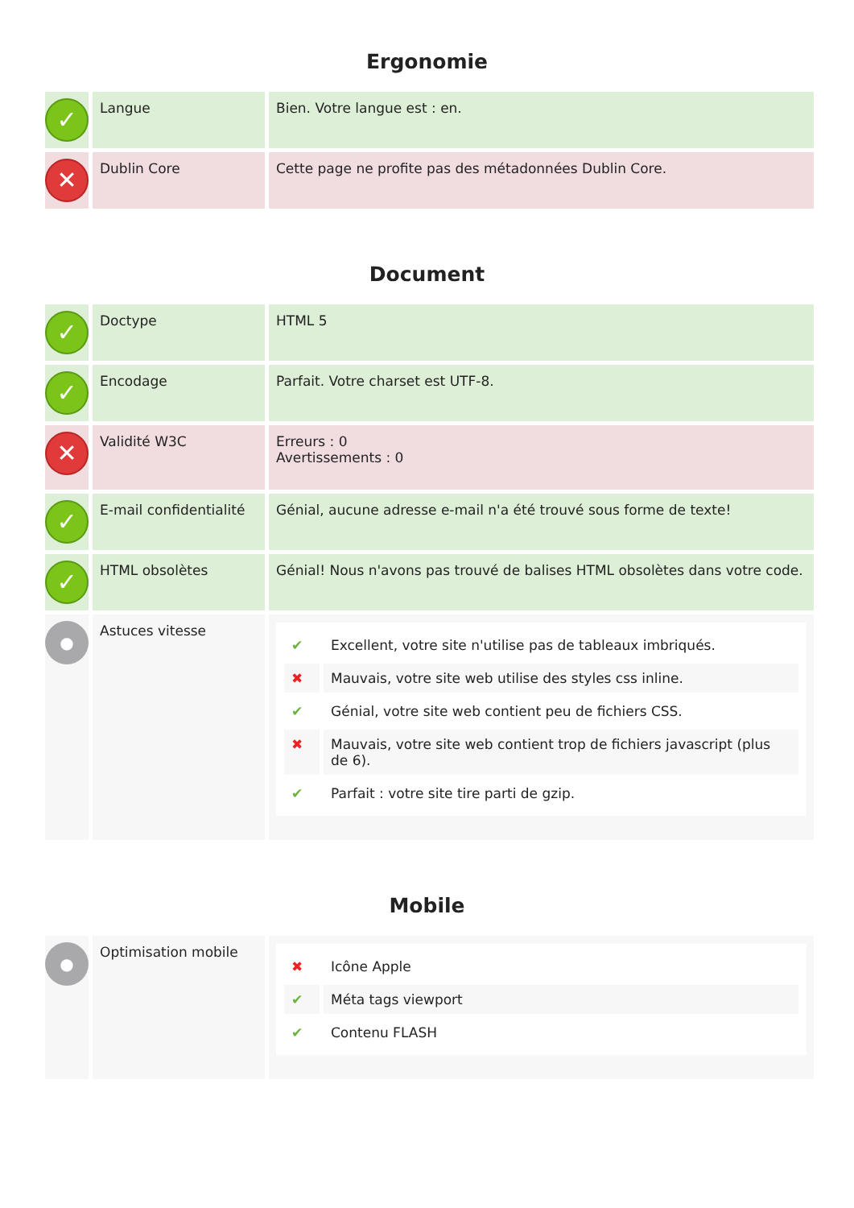Ergonomie
| ✓ | Langue | Bien. Votre langue est : en. |
| ✕ | Dublin Core | Cette page ne profite pas des métadonnées Dublin Core. |
Document
| ✓ | Doctype | HTML 5 |
| ✓ | Encodage | Parfait. Votre charset est UTF-8. |
| ✕ | Validité W3C | Erreurs : 0 Avertissements : 0 |
| ✓ | E-mail confidentialité | Génial, aucune adresse e-mail n'a été trouvé sous forme de texte! |
| ✓ | HTML obsolètes | Génial! Nous n'avons pas trouvé de balises HTML obsolètes dans votre code. |
| ● | Astuces vitesse | / ✔ / Excellent, votre site n'utilise pas de tableaux imbriqués. / / ✖ / Mauvais, votre site web utilise des styles css inline. / / ✔ / Génial, votre site web contient peu de fichiers CSS. / / ✖ / Mauvais, votre site web contient trop de fichiers javascript (plus de 6). / / ✔ / Parfait : votre site tire parti de gzip. / |
Mobile
| ● | Optimisation mobile | / ✖ / Icône Apple / / ✔ / Méta tags viewport / / ✔ / Contenu FLASH / |